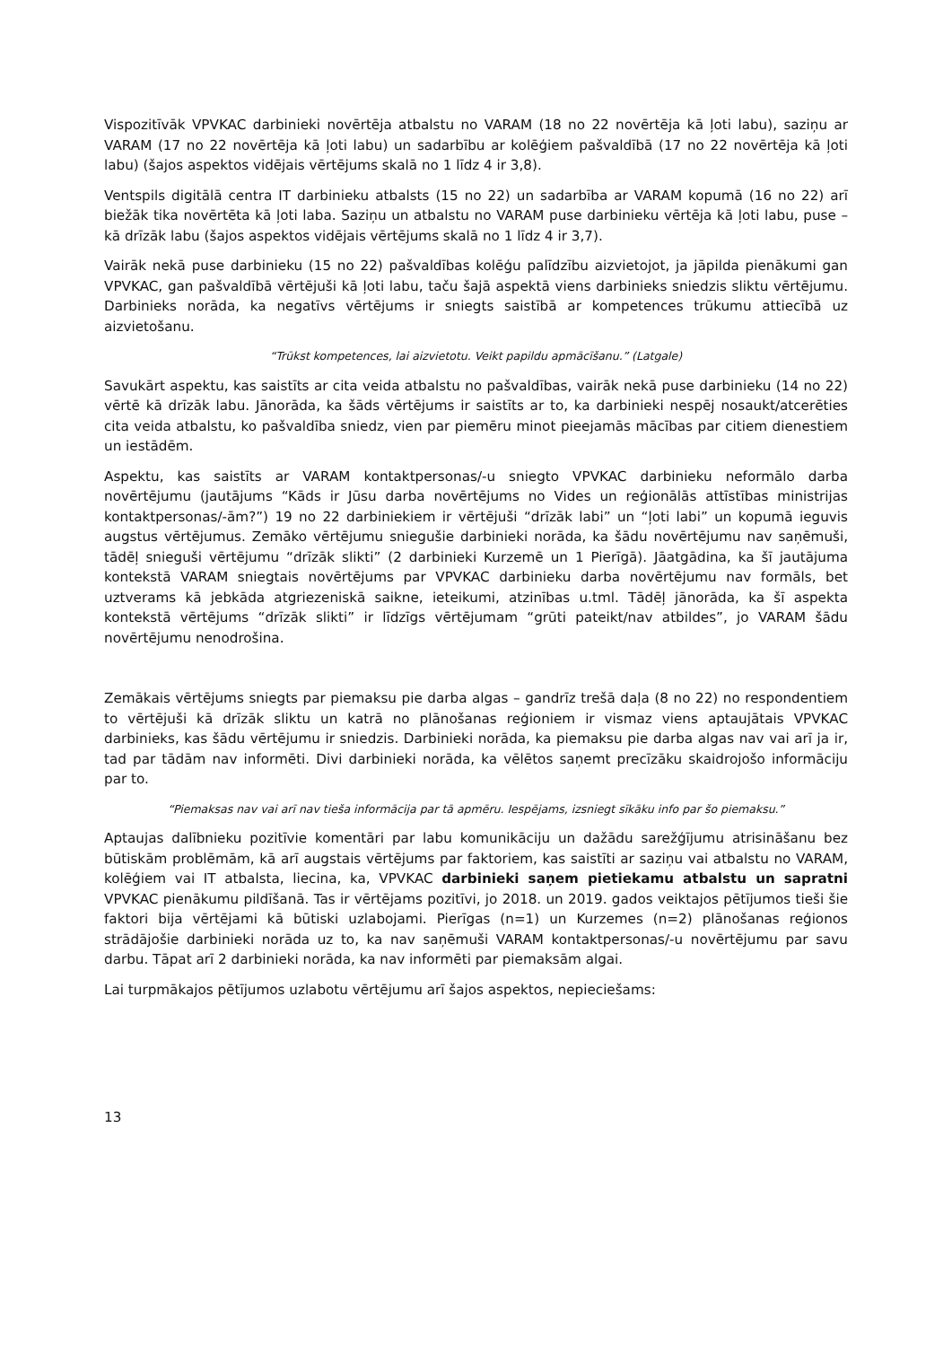Vispozitīvāk VPVKAC darbinieki novērtēja atbalstu no VARAM (18 no 22 novērtēja kā ļoti labu), saziņu ar VARAM (17 no 22 novērtēja kā ļoti labu) un sadarbību ar kolēģiem pašvaldībā (17 no 22 novērtēja kā ļoti labu) (šajos aspektos vidējais vērtējums skalā no 1 līdz 4 ir 3,8).
Ventspils digitālā centra IT darbinieku atbalsts (15 no 22) un sadarbība ar VARAM kopumā (16 no 22) arī biežāk tika novērtēta kā ļoti laba. Saziņu un atbalstu no VARAM puse darbinieku vērtēja kā ļoti labu, puse – kā drīzāk labu (šajos aspektos vidējais vērtējums skalā no 1 līdz 4 ir 3,7).
Vairāk nekā puse darbinieku (15 no 22) pašvaldības kolēģu palīdzību aizvietojot, ja jāpilda pienākumi gan VPVKAC, gan pašvaldībā vērtējuši kā ļoti labu, taču šajā aspektā viens darbinieks sniedzis sliktu vērtējumu. Darbinieks norāda, ka negatīvs vērtējums ir sniegts saistībā ar kompetences trūkumu attiecībā uz aizvietošanu.
“Trūkst kompetences, lai aizvietotu. Veikt papildu apmācīšanu.” (Latgale)
Savukārt aspektu, kas saistīts ar cita veida atbalstu no pašvaldības, vairāk nekā puse darbinieku (14 no 22) vērtē kā drīzāk labu. Jānorāda, ka šāds vērtējums ir saistīts ar to, ka darbinieki nespēj nosaukt/atcerēties cita veida atbalstu, ko pašvaldība sniedz, vien par piemēru minot pieejamās mācības par citiem dienestiem un iestādēm.
Aspektu, kas saistīts ar VARAM kontaktpersonas/-u sniegto VPVKAC darbinieku neformālo darba novērtējumu (jautājums “Kāds ir Jūsu darba novērtējums no Vides un reģionālās attīstības ministrijas kontaktpersonas/-ām?”) 19 no 22 darbiniekiem ir vērtējuši “drīzāk labi” un “ļoti labi” un kopumā ieguvis augstus vērtējumus. Zemāko vērtējumu sniegušie darbinieki norāda, ka šādu novērtējumu nav saņēmuši, tādēļ snieguši vērtējumu “drīzāk slikti” (2 darbinieki Kurzemē un 1 Pierīgā). Jāatgādina, ka šī jautājuma kontekstā VARAM sniegtais novērtējums par VPVKAC darbinieku darba novērtējumu nav formāls, bet uztverams kā jebkāda atgriezeniskā saikne, ieteikumi, atzinības u.tml. Tādēļ jānorāda, ka šī aspekta kontekstā vērtējums “drīzāk slikti” ir līdzīgs vērtējumam “grūti pateikt/nav atbildes”, jo VARAM šādu novērtējumu nenodrošina.
Zemākais vērtējums sniegts par piemaksu pie darba algas – gandrīz trešā daļa (8 no 22) no respondentiem to vērtējuši kā drīzāk sliktu un katrā no plānošanas reģioniem ir vismaz viens aptaujātais VPVKAC darbinieks, kas šādu vērtējumu ir sniedzis. Darbinieki norāda, ka piemaksu pie darba algas nav vai arī ja ir, tad par tādām nav informēti. Divi darbinieki norāda, ka vēlētos saņemt precīzāku skaidrojošo informāciju par to.
“Piemaksas nav vai arī nav tieša informācija par tā apmēru. Iespējams, izsniegt sīkāku info par šo piemaksu.”
Aptaujas dalībnieku pozitīvie komentāri par labu komunikāciju un dažādu sarežģījumu atrisināšanu bez būtiskām problēmām, kā arī augstais vērtējums par faktoriem, kas saistīti ar saziņu vai atbalstu no VARAM, kolēģiem vai IT atbalsta, liecina, ka, VPVKAC darbinieki saņem pietiekamu atbalstu un sapratni VPVKAC pienākumu pildīšanā. Tas ir vērtējams pozitīvi, jo 2018. un 2019. gados veiktajos pētījumos tieši šie faktori bija vērtējami kā būtiski uzlabojami. Pierīgas (n=1) un Kurzemes (n=2) plānošanas reģionos strādājošie darbinieki norāda uz to, ka nav saņēmuši VARAM kontaktpersonas/-u novērtējumu par savu darbu. Tāpat arī 2 darbinieki norāda, ka nav informēti par piemaksām algai.
Lai turpmākajos pētījumos uzlabotu vērtējumu arī šajos aspektos, nepieciešams:
13